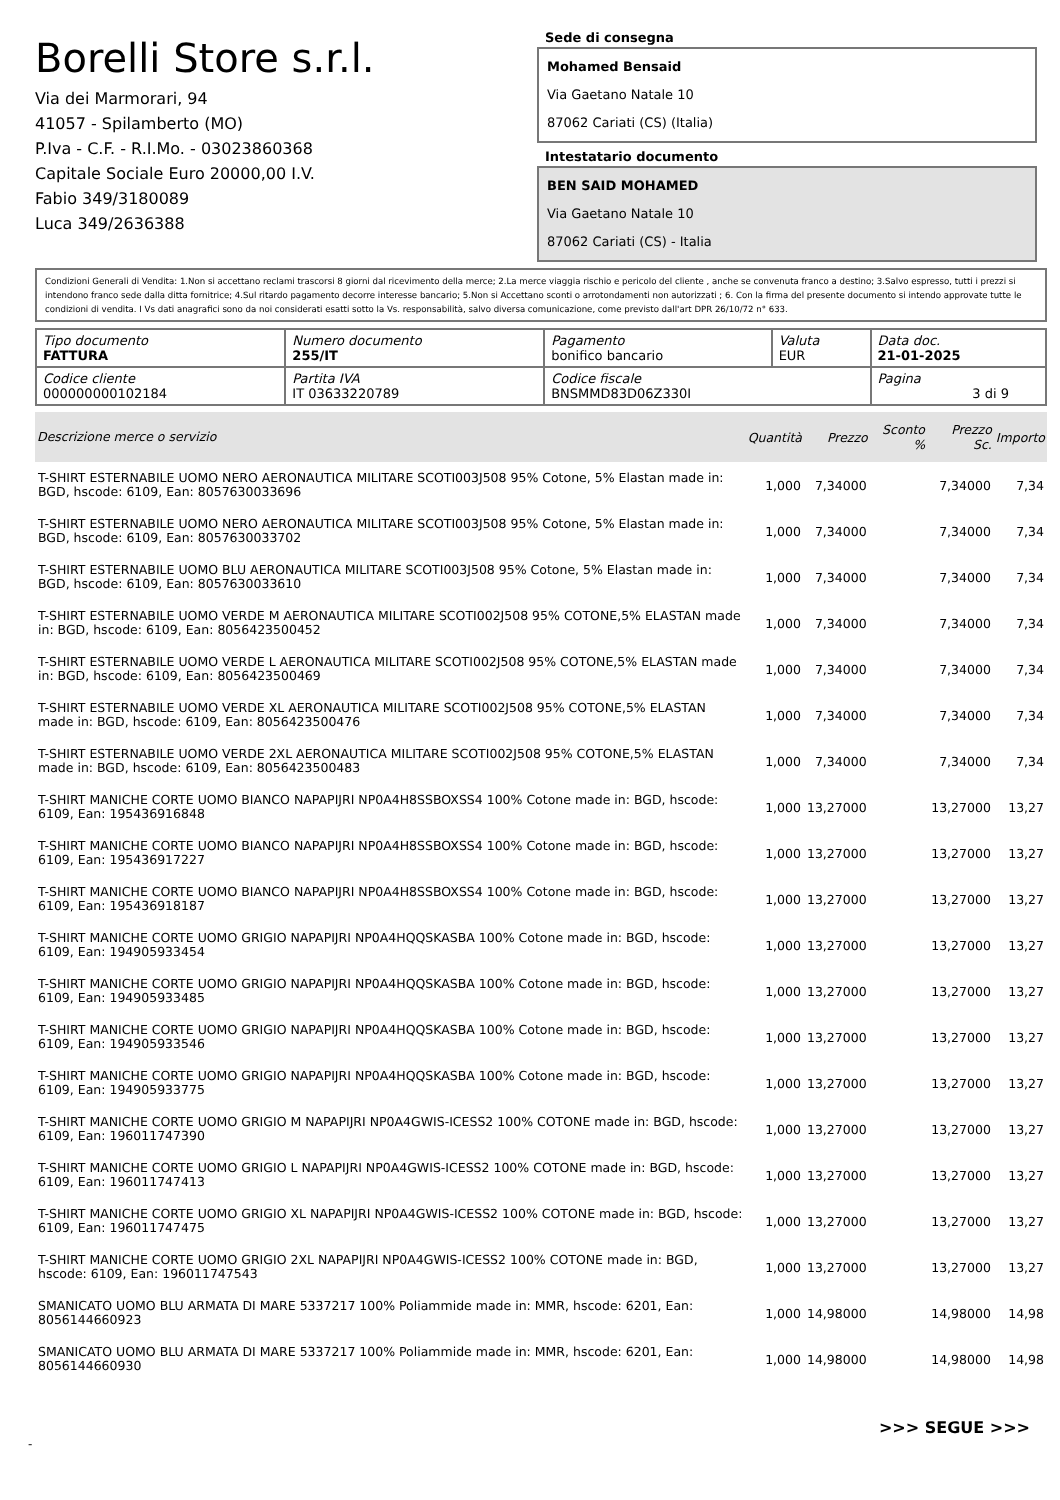Borelli Store s.r.l.
Via dei Marmorari, 94
41057 - Spilamberto (MO)
P.Iva - C.F. - R.I.Mo. - 03023860368
Capitale Sociale Euro 20000,00 I.V.
Fabio 349/3180089
Luca 349/2636388
Sede di consegna
Mohamed Bensaid
Via Gaetano Natale 10
87062 Cariati (CS) (Italia)
Intestatario documento
BEN SAID MOHAMED
Via Gaetano Natale 10
87062 Cariati (CS) - Italia
Condizioni Generali di Vendita: 1.Non si accettano reclami trascorsi 8 giorni dal ricevimento della merce; 2.La merce viaggia rischio e pericolo del cliente , anche se convenuta franco a destino; 3.Salvo espresso, tutti i prezzi si intendono franco sede dalla ditta fornitrice; 4.Sul ritardo pagamento decorre interesse bancario; 5.Non si Accettano sconti o arrotondamenti non autorizzati ; 6. Con la firma del presente documento si intendo approvate tutte le condizioni di vendita. I Vs dati anagrafici sono da noi considerati esatti sotto la Vs. responsabilità, salvo diversa comunicazione, come previsto dall'art DPR 26/10/72 n° 633.
| Tipo documento FATTURA | Numero documento 255/IT | Pagamento bonifico bancario | Valuta EUR | Data doc. 21-01-2025 |
| Codice cliente 000000000102184 | Partita IVA IT 03633220789 | Codice fiscale BNSMMD83D06Z330I | | Pagina 3 di 9 |
| Descrizione merce o servizio | Quantità | Prezzo | Sconto % | Prezzo Sc. | Importo |
| --- | --- | --- | --- | --- | --- |
| T-SHIRT ESTERNABILE UOMO NERO AERONAUTICA MILITARE SCOTI003J508 95% Cotone, 5% Elastan made in: BGD, hscode: 6109, Ean: 8057630033696 | 1,000 | 7,34000 | | 7,34000 | 7,34 |
| T-SHIRT ESTERNABILE UOMO NERO AERONAUTICA MILITARE SCOTI003J508 95% Cotone, 5% Elastan made in: BGD, hscode: 6109, Ean: 8057630033702 | 1,000 | 7,34000 | | 7,34000 | 7,34 |
| T-SHIRT ESTERNABILE UOMO BLU AERONAUTICA MILITARE SCOTI003J508 95% Cotone, 5% Elastan made in: BGD, hscode: 6109, Ean: 8057630033610 | 1,000 | 7,34000 | | 7,34000 | 7,34 |
| T-SHIRT ESTERNABILE UOMO VERDE M AERONAUTICA MILITARE SCOTI002J508 95% COTONE,5% ELASTAN made in: BGD, hscode: 6109, Ean: 8056423500452 | 1,000 | 7,34000 | | 7,34000 | 7,34 |
| T-SHIRT ESTERNABILE UOMO VERDE L AERONAUTICA MILITARE SCOTI002J508 95% COTONE,5% ELASTAN made in: BGD, hscode: 6109, Ean: 8056423500469 | 1,000 | 7,34000 | | 7,34000 | 7,34 |
| T-SHIRT ESTERNABILE UOMO VERDE XL AERONAUTICA MILITARE SCOTI002J508 95% COTONE,5% ELASTAN made in: BGD, hscode: 6109, Ean: 8056423500476 | 1,000 | 7,34000 | | 7,34000 | 7,34 |
| T-SHIRT ESTERNABILE UOMO VERDE 2XL AERONAUTICA MILITARE SCOTI002J508 95% COTONE,5% ELASTAN made in: BGD, hscode: 6109, Ean: 8056423500483 | 1,000 | 7,34000 | | 7,34000 | 7,34 |
| T-SHIRT MANICHE CORTE UOMO BIANCO NAPAPIJRI NP0A4H8SSBOXSS4 100% Cotone made in: BGD, hscode: 6109, Ean: 195436916848 | 1,000 | 13,27000 | | 13,27000 | 13,27 |
| T-SHIRT MANICHE CORTE UOMO BIANCO NAPAPIJRI NP0A4H8SSBOXSS4 100% Cotone made in: BGD, hscode: 6109, Ean: 195436917227 | 1,000 | 13,27000 | | 13,27000 | 13,27 |
| T-SHIRT MANICHE CORTE UOMO BIANCO NAPAPIJRI NP0A4H8SSBOXSS4 100% Cotone made in: BGD, hscode: 6109, Ean: 195436918187 | 1,000 | 13,27000 | | 13,27000 | 13,27 |
| T-SHIRT MANICHE CORTE UOMO GRIGIO NAPAPIJRI NP0A4HQQSKASBA 100% Cotone made in: BGD, hscode: 6109, Ean: 194905933454 | 1,000 | 13,27000 | | 13,27000 | 13,27 |
| T-SHIRT MANICHE CORTE UOMO GRIGIO NAPAPIJRI NP0A4HQQSKASBA 100% Cotone made in: BGD, hscode: 6109, Ean: 194905933485 | 1,000 | 13,27000 | | 13,27000 | 13,27 |
| T-SHIRT MANICHE CORTE UOMO GRIGIO NAPAPIJRI NP0A4HQQSKASBA 100% Cotone made in: BGD, hscode: 6109, Ean: 194905933546 | 1,000 | 13,27000 | | 13,27000 | 13,27 |
| T-SHIRT MANICHE CORTE UOMO GRIGIO NAPAPIJRI NP0A4HQQSKASBA 100% Cotone made in: BGD, hscode: 6109, Ean: 194905933775 | 1,000 | 13,27000 | | 13,27000 | 13,27 |
| T-SHIRT MANICHE CORTE UOMO GRIGIO M NAPAPIJRI NP0A4GWIS-ICESS2 100% COTONE made in: BGD, hscode: 6109, Ean: 196011747390 | 1,000 | 13,27000 | | 13,27000 | 13,27 |
| T-SHIRT MANICHE CORTE UOMO GRIGIO L NAPAPIJRI NP0A4GWIS-ICESS2 100% COTONE made in: BGD, hscode: 6109, Ean: 196011747413 | 1,000 | 13,27000 | | 13,27000 | 13,27 |
| T-SHIRT MANICHE CORTE UOMO GRIGIO XL NAPAPIJRI NP0A4GWIS-ICESS2 100% COTONE made in: BGD, hscode: 6109, Ean: 196011747475 | 1,000 | 13,27000 | | 13,27000 | 13,27 |
| T-SHIRT MANICHE CORTE UOMO GRIGIO 2XL NAPAPIJRI NP0A4GWIS-ICESS2 100% COTONE made in: BGD, hscode: 6109, Ean: 196011747543 | 1,000 | 13,27000 | | 13,27000 | 13,27 |
| SMANICATO UOMO BLU ARMATA DI MARE 5337217 100% Poliammide made in: MMR, hscode: 6201, Ean: 8056144660923 | 1,000 | 14,98000 | | 14,98000 | 14,98 |
| SMANICATO UOMO BLU ARMATA DI MARE 5337217 100% Poliammide made in: MMR, hscode: 6201, Ean: 8056144660930 | 1,000 | 14,98000 | | 14,98000 | 14,98 |
>>> SEGUE >>>
-